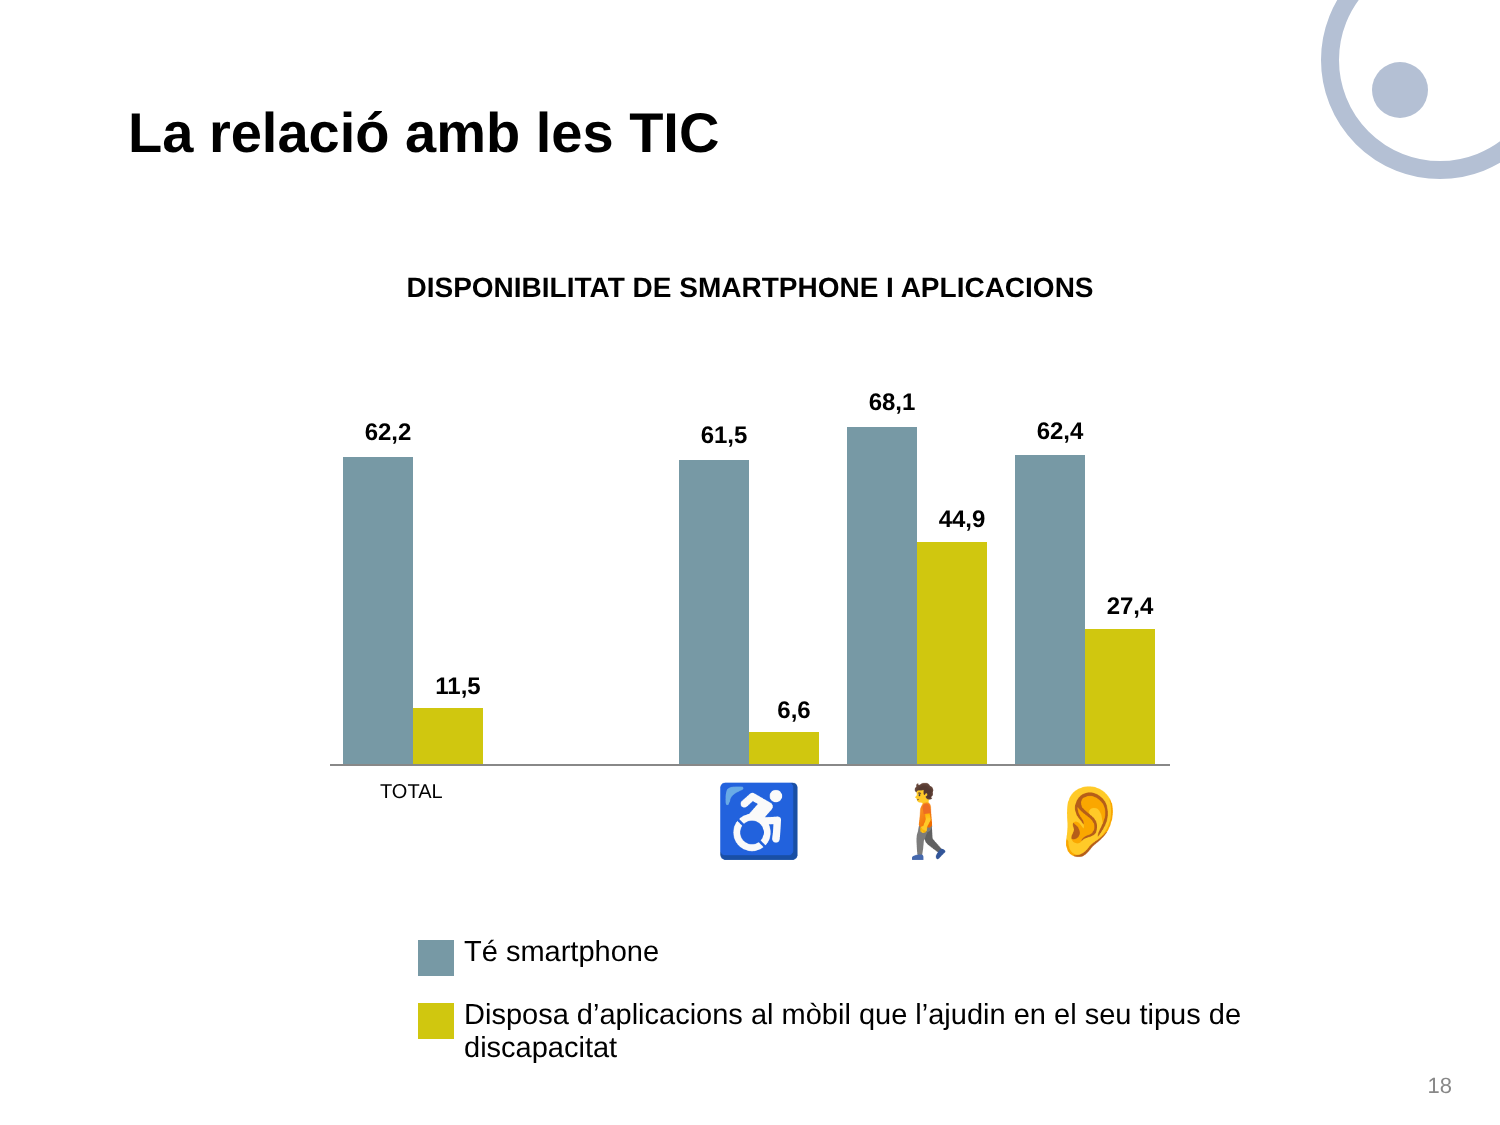La relació amb les TIC
DISPONIBILITAT DE SMARTPHONE I APLICACIONS
62,2
11,5
61,5
6,6
68,1
44,9
62,4
27,4
TOTAL ♿ 🚶 👂
Té smartphone
Disposa d’aplicacions al mòbil que l’ajudin en el seu tipus de discapacitat
18